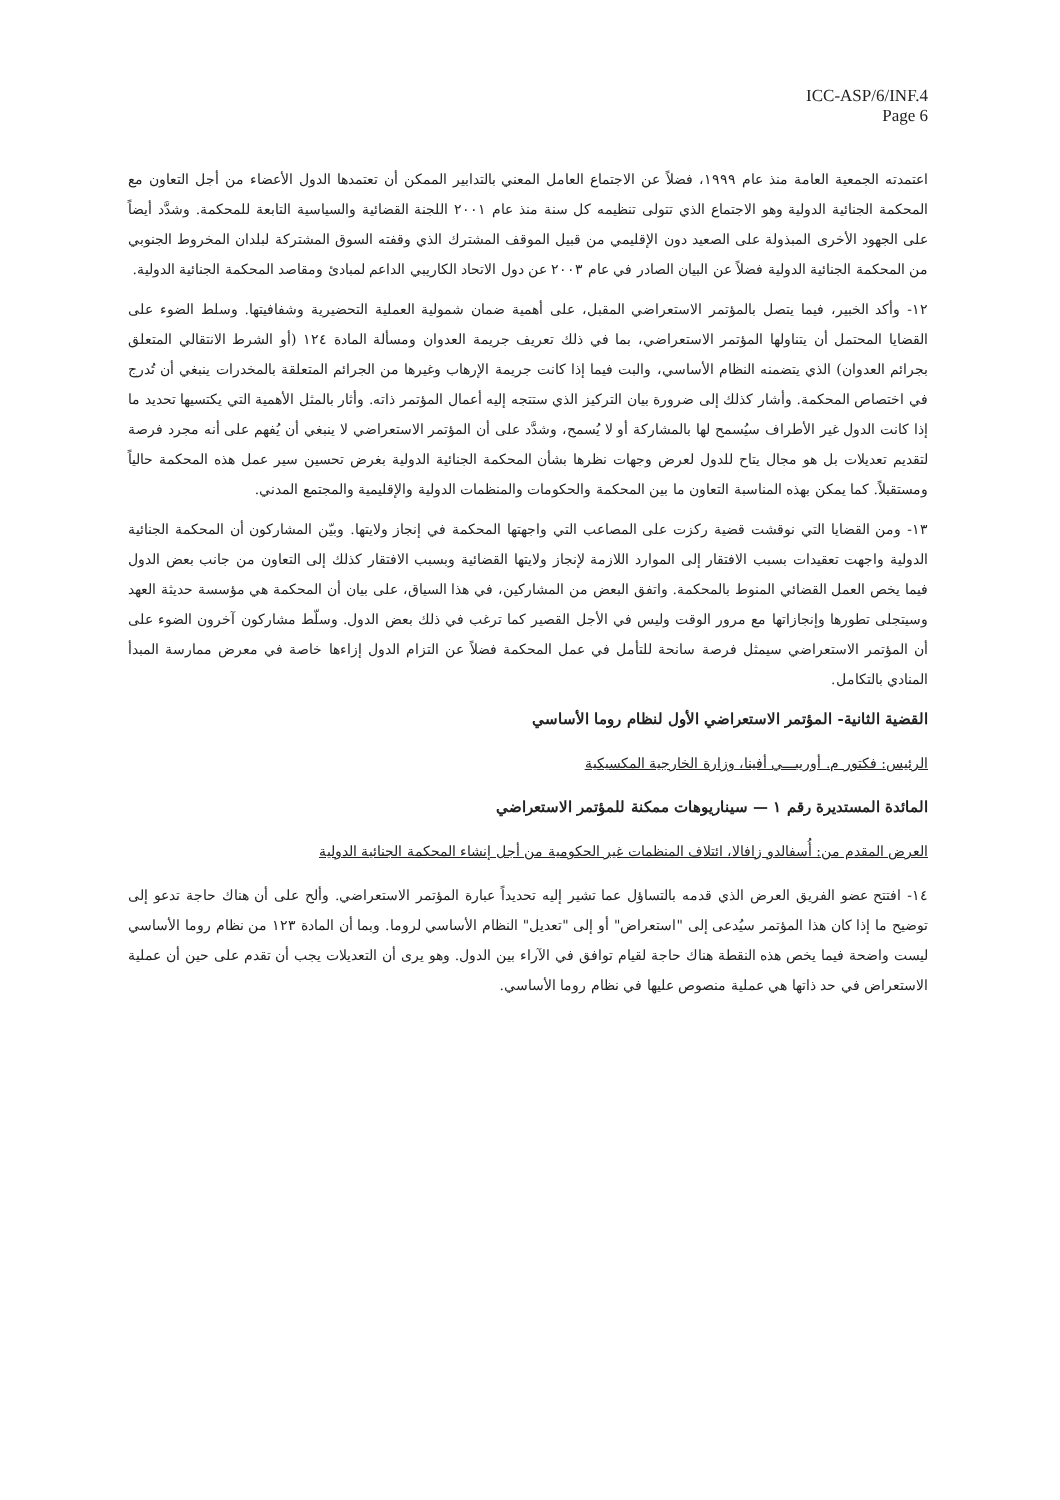ICC-ASP/6/INF.4
Page 6
اعتمدته الجمعية العامة منذ عام ١٩٩٩، فضلاً عن الاجتماع العامل المعني بالتدابير الممكن أن تعتمدها الدول الأعضاء من أجل التعاون مع المحكمة الجنائية الدولية وهو الاجتماع الذي تتولى تنظيمه كل سنة منذ عام ٢٠٠١ اللجنة القضائية والسياسية التابعة للمحكمة. وشدَّد أيضاً على الجهود الأخرى المبذولة على الصعيد دون الإقليمي من قبيل الموقف المشترك الذي وقفته السوق المشتركة لبلدان المخروط الجنوبي من المحكمة الجنائية الدولية فضلاً عن البيان الصادر في عام ٢٠٠٣ عن دول الاتحاد الكاريبي الداعم لمبادئ ومقاصد المحكمة الجنائية الدولية.
١٢- وأكد الخبير، فيما يتصل بالمؤتمر الاستعراضي المقبل، على أهمية ضمان شمولية العملية التحضيرية وشفافيتها. وسلط الضوء على القضايا المحتمل أن يتناولها المؤتمر الاستعراضي، بما في ذلك تعريف جريمة العدوان ومسألة المادة ١٢٤ (أو الشرط الانتقالي المتعلق بجرائم العدوان) الذي يتضمنه النظام الأساسي، والبت فيما إذا كانت جريمة الإرهاب وغيرها من الجرائم المتعلقة بالمخدرات ينبغي أن تُدرج في اختصاص المحكمة. وأشار كذلك إلى ضرورة بيان التركيز الذي ستتجه إليه أعمال المؤتمر ذاته. وأثار بالمثل الأهمية التي يكتسيها تحديد ما إذا كانت الدول غير الأطراف سيُسمح لها بالمشاركة أو لا يُسمح، وشدَّد على أن المؤتمر الاستعراضي لا ينبغي أن يُفهم على أنه مجرد فرصة لتقديم تعديلات بل هو مجال يتاح للدول لعرض وجهات نظرها بشأن المحكمة الجنائية الدولية بغرض تحسين سير عمل هذه المحكمة حالياً ومستقبلاً. كما يمكن بهذه المناسبة التعاون ما بين المحكمة والحكومات والمنظمات الدولية والإقليمية والمجتمع المدني.
١٣- ومن القضايا التي نوقشت قضية ركزت على المصاعب التي واجهتها المحكمة في إنجاز ولايتها. وبيّن المشاركون أن المحكمة الجنائية الدولية واجهت تعقيدات بسبب الافتقار إلى الموارد اللازمة لإنجاز ولايتها القضائية وبسبب الافتقار كذلك إلى التعاون من جانب بعض الدول فيما يخص العمل القضائي المنوط بالمحكمة. واتفق البعض من المشاركين، في هذا السياق، على بيان أن المحكمة هي مؤسسة حديثة العهد وسيتجلى تطورها وإنجازاتها مع مرور الوقت وليس في الأجل القصير كما ترغب في ذلك بعض الدول. وسلّط مشاركون آخرون الضوء على أن المؤتمر الاستعراضي سيمثل فرصة سانحة للتأمل في عمل المحكمة فضلاً عن التزام الدول إزاءها خاصة في معرض ممارسة المبدأ المنادي بالتكامل.
القضية الثانية- المؤتمر الاستعراضي الأول لنظام روما الأساسي
الرئيس: فكتور م. أوريبـــي أفينا، وزارة الخارجية المكسيكية
المائدة المستديرة رقم ١ — سيناريوهات ممكنة للمؤتمر الاستعراضي
العرض المقدم من: أُسفالدو زافالا، ائتلاف المنظمات غير الحكومية من أجل إنشاء المحكمة الجنائية الدولية
١٤- افتتح عضو الفريق العرض الذي قدمه بالتساؤل عما تشير إليه تحديداً عبارة المؤتمر الاستعراضي. وألح على أن هناك حاجة تدعو إلى توضيح ما إذا كان هذا المؤتمر سيُدعى إلى "استعراض" أو إلى "تعديل" النظام الأساسي لروما. وبما أن المادة ١٢٣ من نظام روما الأساسي ليست واضحة فيما يخص هذه النقطة هناك حاجة لقيام توافق في الآراء بين الدول. وهو يرى أن التعديلات يجب أن تقدم على حين أن عملية الاستعراض في حد ذاتها هي عملية منصوص عليها في نظام روما الأساسي.